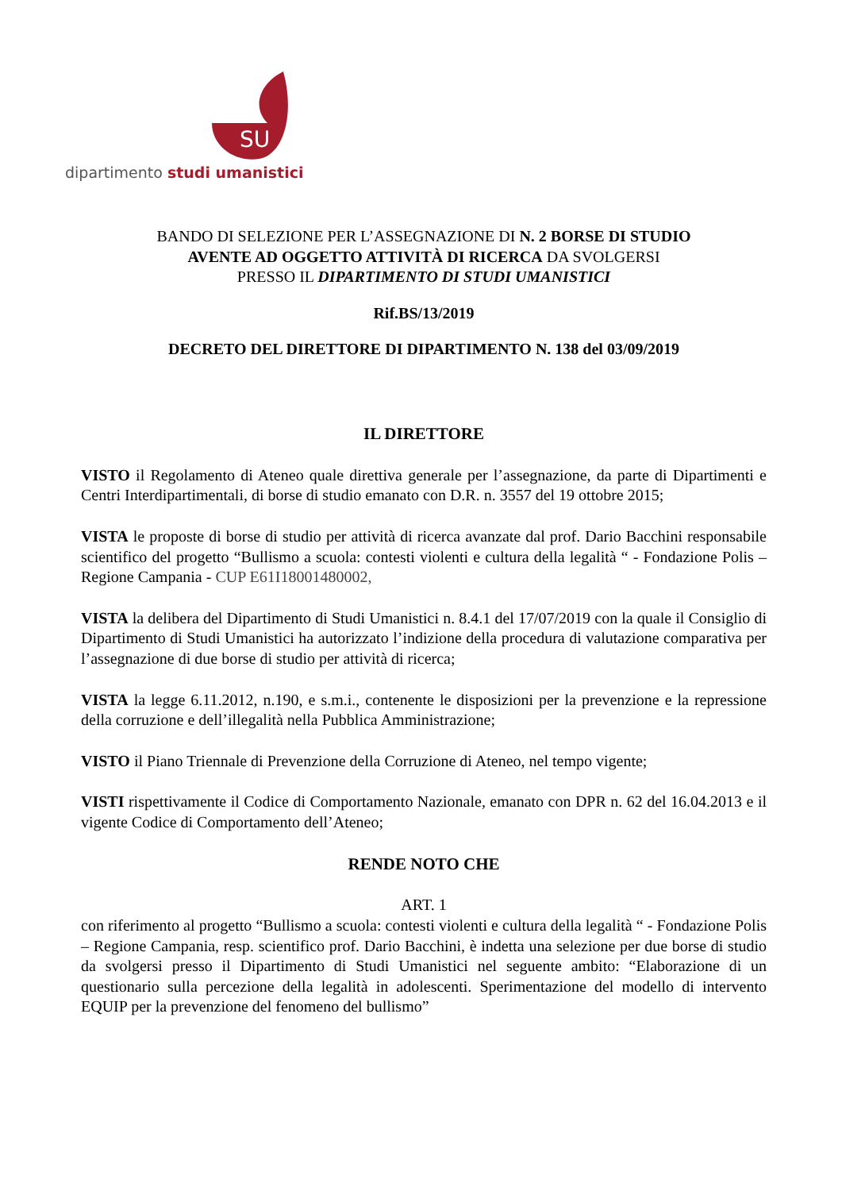SU
dipartimento studi umanistici
BANDO DI SELEZIONE PER L’ASSEGNAZIONE DI N. 2 BORSE DI STUDIO
AVENTE AD OGGETTO ATTIVITÀ DI RICERCA DA SVOLGERSI
PRESSO IL DIPARTIMENTO DI STUDI UMANISTICI
Rif.BS/13/2019
DECRETO DEL DIRETTORE DI DIPARTIMENTO N. 138 del 03/09/2019
IL DIRETTORE
VISTO il Regolamento di Ateneo quale direttiva generale per l’assegnazione, da parte di Dipartimenti e Centri Interdipartimentali, di borse di studio emanato con D.R. n. 3557 del 19 ottobre 2015;
VISTA le proposte di borse di studio per attività di ricerca avanzate dal prof. Dario Bacchini responsabile scientifico del progetto “Bullismo a scuola: contesti violenti e cultura della legalità “ - Fondazione Polis – Regione Campania - CUP E61I18001480002,
VISTA la delibera del Dipartimento di Studi Umanistici n. 8.4.1 del 17/07/2019 con la quale il Consiglio di Dipartimento di Studi Umanistici ha autorizzato l’indizione della procedura di valutazione comparativa per l’assegnazione di due borse di studio per attività di ricerca;
VISTA la legge 6.11.2012, n.190, e s.m.i., contenente le disposizioni per la prevenzione e la repressione della corruzione e dell’illegalità nella Pubblica Amministrazione;
VISTO il Piano Triennale di Prevenzione della Corruzione di Ateneo, nel tempo vigente;
VISTI rispettivamente il Codice di Comportamento Nazionale, emanato con DPR n. 62 del 16.04.2013 e il vigente Codice di Comportamento dell’Ateneo;
RENDE NOTO CHE
ART. 1
con riferimento al progetto “Bullismo a scuola: contesti violenti e cultura della legalità “ - Fondazione Polis – Regione Campania, resp. scientifico prof. Dario Bacchini, è indetta una selezione per due borse di studio da svolgersi presso il Dipartimento di Studi Umanistici nel seguente ambito: “Elaborazione di un questionario sulla percezione della legalità in adolescenti. Sperimentazione del modello di intervento EQUIP per la prevenzione del fenomeno del bullismo”